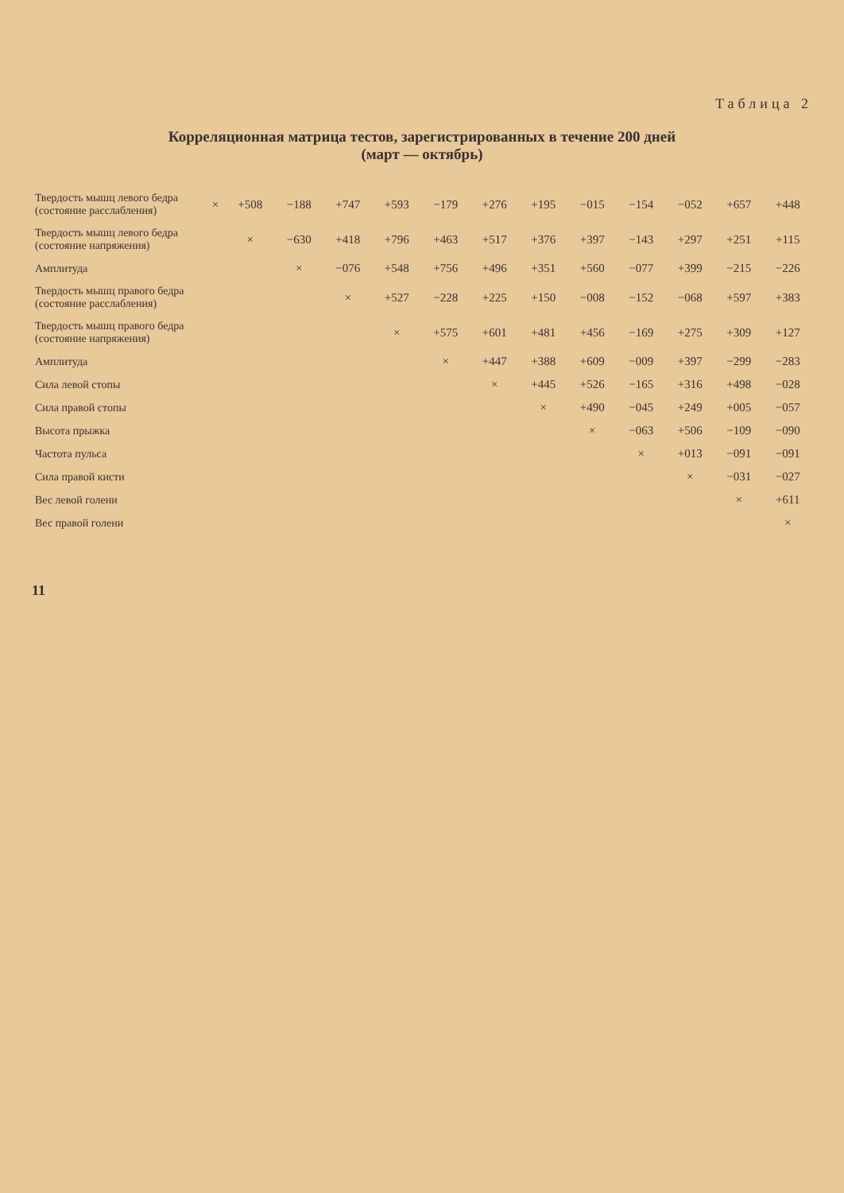Таблица 2
Корреляционная матрица тестов, зарегистрированных в течение 200 дней
(март — октябрь)
| Твердость мышц левого бедра (состояние расслабления) | × | +508 | −188 | +747 | +593 | −179 | +276 | +195 | −015 | −154 | −052 | +657 | +448 |
| Твердость мышц левого бедра (состояние напряжения) | | × | −630 | +418 | +796 | +463 | +517 | +376 | +397 | −143 | +297 | +251 | +115 |
| Амплитуда | | | × | −076 | +548 | +756 | +496 | +351 | +560 | −077 | +399 | −215 | −226 |
| Твердость мышц правого бедра (состояние расслабления) | | | | × | +527 | −228 | +225 | +150 | −008 | −152 | −068 | +597 | +383 |
| Твердость мышц правого бедра (состояние напряжения) | | | | | × | +575 | +601 | +481 | +456 | −169 | +275 | +309 | +127 |
| Амплитуда | | | | | | × | +447 | +388 | +609 | −009 | +397 | −299 | −283 |
| Сила левой стопы | | | | | | | × | +445 | +526 | −165 | +316 | +498 | −028 |
| Сила правой стопы | | | | | | | | × | +490 | −045 | +249 | +005 | −057 |
| Высота прыжка | | | | | | | | | × | −063 | +506 | −109 | −090 |
| Частота пульса | | | | | | | | | | × | +013 | −091 | −091 |
| Сила правой кисти | | | | | | | | | | | × | −031 | −027 |
| Вес левой голени | | | | | | | | | | | | × | +611 |
| Вес правой голени | | | | | | | | | | | | | × |
11